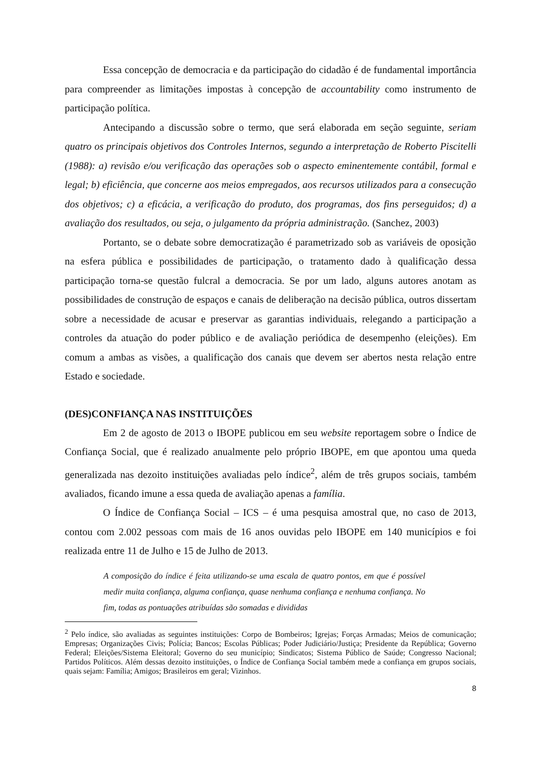Essa concepção de democracia e da participação do cidadão é de fundamental importância para compreender as limitações impostas à concepção de accountability como instrumento de participação política.
Antecipando a discussão sobre o termo, que será elaborada em seção seguinte, seriam quatro os principais objetivos dos Controles Internos, segundo a interpretação de Roberto Piscitelli (1988): a) revisão e/ou verificação das operações sob o aspecto eminentemente contábil, formal e legal; b) eficiência, que concerne aos meios empregados, aos recursos utilizados para a consecução dos objetivos; c) a eficácia, a verificação do produto, dos programas, dos fins perseguidos; d) a avaliação dos resultados, ou seja, o julgamento da própria administração. (Sanchez, 2003)
Portanto, se o debate sobre democratização é parametrizado sob as variáveis de oposição na esfera pública e possibilidades de participação, o tratamento dado à qualificação dessa participação torna-se questão fulcral a democracia. Se por um lado, alguns autores anotam as possibilidades de construção de espaços e canais de deliberação na decisão pública, outros dissertam sobre a necessidade de acusar e preservar as garantias individuais, relegando a participação a controles da atuação do poder público e de avaliação periódica de desempenho (eleições). Em comum a ambas as visões, a qualificação dos canais que devem ser abertos nesta relação entre Estado e sociedade.
(DES)CONFIANÇA NAS INSTITUIÇÕES
Em 2 de agosto de 2013 o IBOPE publicou em seu website reportagem sobre o Índice de Confiança Social, que é realizado anualmente pelo próprio IBOPE, em que apontou uma queda generalizada nas dezoito instituições avaliadas pelo índice<sup>2</sup>, além de três grupos sociais, também avaliados, ficando imune a essa queda de avaliação apenas a família.
O Índice de Confiança Social – ICS – é uma pesquisa amostral que, no caso de 2013, contou com 2.002 pessoas com mais de 16 anos ouvidas pelo IBOPE em 140 municípios e foi realizada entre 11 de Julho e 15 de Julho de 2013.
A composição do índice é feita utilizando-se uma escala de quatro pontos, em que é possível medir muita confiança, alguma confiança, quase nenhuma confiança e nenhuma confiança. No fim, todas as pontuações atribuídas são somadas e divididas
<sup>2</sup> Pelo índice, são avaliadas as seguintes instituições: Corpo de Bombeiros; Igrejas; Forças Armadas; Meios de comunicação; Empresas; Organizações Civis; Polícia; Bancos; Escolas Públicas; Poder Judiciário/Justiça; Presidente da República; Governo Federal; Eleições/Sistema Eleitoral; Governo do seu município; Sindicatos; Sistema Público de Saúde; Congresso Nacional; Partidos Políticos. Além dessas dezoito instituições, o Índice de Confiança Social também mede a confiança em grupos sociais, quais sejam: Família; Amigos; Brasileiros em geral; Vizinhos.
8